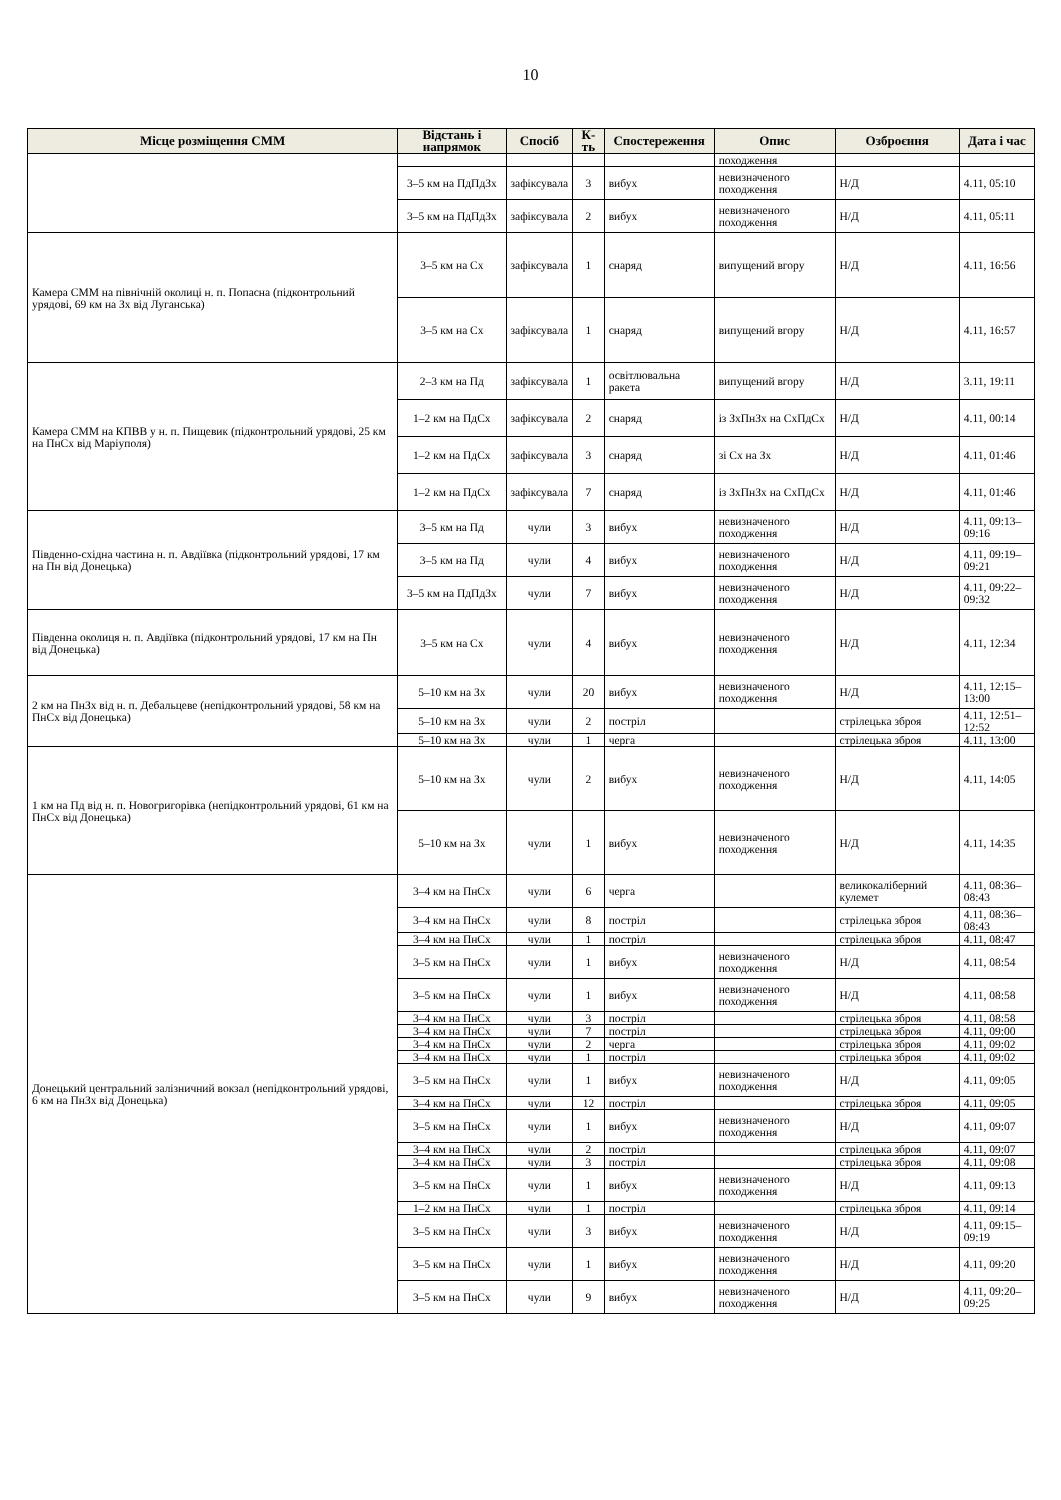10
| Місце розміщення СММ | Відстань і напрямок | Спосіб | К-ть | Спостереження | Опис | Озброєння | Дата і час |
| --- | --- | --- | --- | --- | --- | --- | --- |
| | | | | | походження | | |
| | 3–5 км на ПдПдЗх | зафіксувала | 3 | вибух | невизначеного походження | Н/Д | 4.11, 05:10 |
| | 3–5 км на ПдПдЗх | зафіксувала | 2 | вибух | невизначеного походження | Н/Д | 4.11, 05:11 |
| Камера СММ на північній околиці н. п. Попасна (підконтрольний урядові, 69 км на Зх від Луганська) | 3–5 км на Сх | зафіксувала | 1 | снаряд | випущений вгору | Н/Д | 4.11, 16:56 |
| | 3–5 км на Сх | зафіксувала | 1 | снаряд | випущений вгору | Н/Д | 4.11, 16:57 |
| Камера СММ на КПВВ у н. п. Пищевик (підконтрольний урядові, 25 км на ПнСх від Маріуполя) | 2–3 км на Пд | зафіксувала | 1 | освітлювальна ракета | випущений вгору | Н/Д | 3.11, 19:11 |
| | 1–2 км на ПдСх | зафіксувала | 2 | снаряд | із ЗхПнЗх на СхПдСх | Н/Д | 4.11, 00:14 |
| | 1–2 км на ПдСх | зафіксувала | 3 | снаряд | зі Сх на Зх | Н/Д | 4.11, 01:46 |
| | 1–2 км на ПдСх | зафіксувала | 7 | снаряд | із ЗхПнЗх на СхПдСх | Н/Д | 4.11, 01:46 |
| Південно-східна частина н. п. Авдіївка (підконтрольний урядові, 17 км на Пн від Донецька) | 3–5 км на Пд | чули | 3 | вибух | невизначеного походження | Н/Д | 4.11, 09:13–09:16 |
| | 3–5 км на Пд | чули | 4 | вибух | невизначеного походження | Н/Д | 4.11, 09:19–09:21 |
| | 3–5 км на ПдПдЗх | чули | 7 | вибух | невизначеного походження | Н/Д | 4.11, 09:22–09:32 |
| Південна околиця н. п. Авдіївка (підконтрольний урядові, 17 км на Пн від Донецька) | 3–5 км на Сх | чули | 4 | вибух | невизначеного походження | Н/Д | 4.11, 12:34 |
| 2 км на ПнЗх від н. п. Дебальцеве (непідконтрольний урядові, 58 км на ПнСх від Донецька) | 5–10 км на Зх | чули | 20 | вибух | невизначеного походження | Н/Д | 4.11, 12:15–13:00 |
| | 5–10 км на Зх | чули | 2 | постріл | | стрілецька зброя | 4.11, 12:51–12:52 |
| | 5–10 км на Зх | чули | 1 | черга | | стрілецька зброя | 4.11, 13:00 |
| 1 км на Пд від н. п. Новогригорівка (непідконтрольний урядові, 61 км на ПнСх від Донецька) | 5–10 км на Зх | чули | 2 | вибух | невизначеного походження | Н/Д | 4.11, 14:05 |
| | 5–10 км на Зх | чули | 1 | вибух | невизначеного походження | Н/Д | 4.11, 14:35 |
| Донецький центральний залізничний вокзал (непідконтрольний урядові, 6 км на ПнЗх від Донецька) | 3–4 км на ПнСх | чули | 6 | черга | | великокаліберний кулемет | 4.11, 08:36–08:43 |
| | 3–4 км на ПнСх | чули | 8 | постріл | | стрілецька зброя | 4.11, 08:36–08:43 |
| | 3–4 км на ПнСх | чули | 1 | постріл | | стрілецька зброя | 4.11, 08:47 |
| | 3–5 км на ПнСх | чули | 1 | вибух | невизначеного походження | Н/Д | 4.11, 08:54 |
| | 3–5 км на ПнСх | чули | 1 | вибух | невизначеного походження | Н/Д | 4.11, 08:58 |
| | 3–4 км на ПнСх | чули | 3 | постріл | | стрілецька зброя | 4.11, 08:58 |
| | 3–4 км на ПнСх | чули | 7 | постріл | | стрілецька зброя | 4.11, 09:00 |
| | 3–4 км на ПнСх | чули | 2 | черга | | стрілецька зброя | 4.11, 09:02 |
| | 3–4 км на ПнСх | чули | 1 | постріл | | стрілецька зброя | 4.11, 09:02 |
| | 3–5 км на ПнСх | чули | 1 | вибух | невизначеного походження | Н/Д | 4.11, 09:05 |
| | 3–4 км на ПнСх | чули | 12 | постріл | | стрілецька зброя | 4.11, 09:05 |
| | 3–5 км на ПнСх | чули | 1 | вибух | невизначеного походження | Н/Д | 4.11, 09:07 |
| | 3–4 км на ПнСх | чули | 2 | постріл | | стрілецька зброя | 4.11, 09:07 |
| | 3–4 км на ПнСх | чули | 3 | постріл | | стрілецька зброя | 4.11, 09:08 |
| | 3–5 км на ПнСх | чули | 1 | вибух | невизначеного походження | Н/Д | 4.11, 09:13 |
| | 1–2 км на ПнСх | чули | 1 | постріл | | стрілецька зброя | 4.11, 09:14 |
| | 3–5 км на ПнСх | чули | 3 | вибух | невизначеного походження | Н/Д | 4.11, 09:15–09:19 |
| | 3–5 км на ПнСх | чули | 1 | вибух | невизначеного походження | Н/Д | 4.11, 09:20 |
| | 3–5 км на ПнСх | чули | 9 | вибух | невизначеного походження | Н/Д | 4.11, 09:20–09:25 |